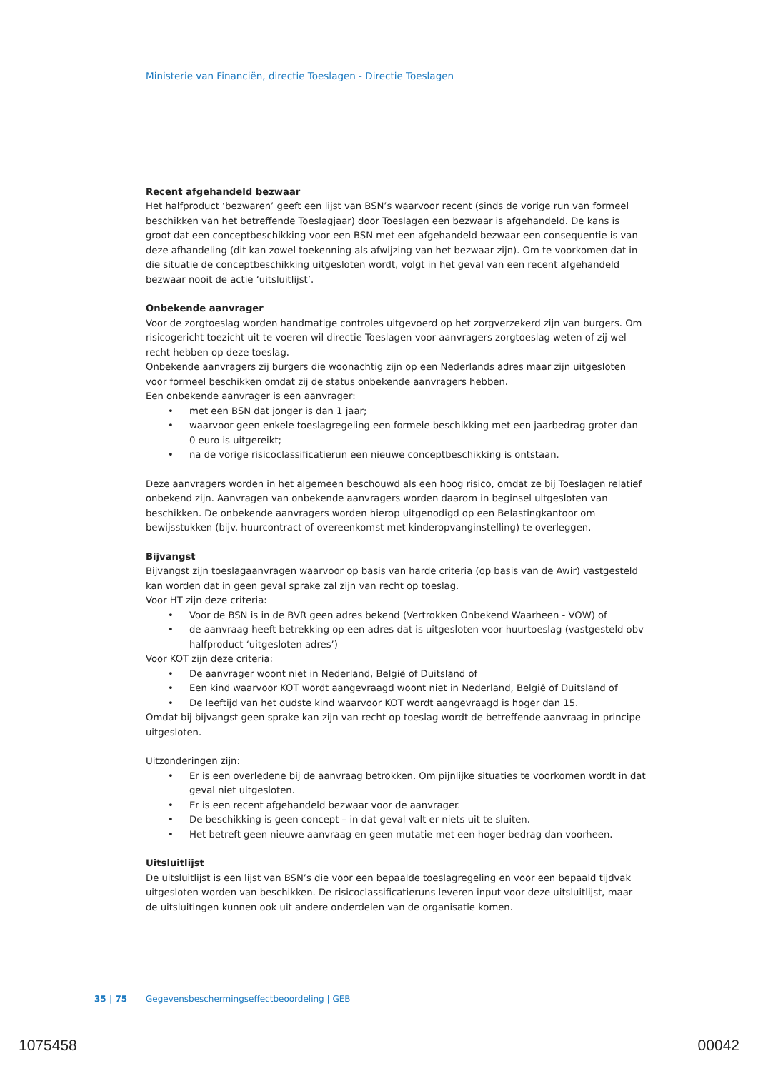Ministerie van Financiën, directie Toeslagen - Directie Toeslagen
Recent afgehandeld bezwaar
Het halfproduct ‘bezwaren’ geeft een lijst van BSN’s waarvoor recent (sinds de vorige run van formeel beschikken van het betreffende Toeslagjaar) door Toeslagen een bezwaar is afgehandeld. De kans is groot dat een conceptbeschikking voor een BSN met een afgehandeld bezwaar een consequentie is van deze afhandeling (dit kan zowel toekenning als afwijzing van het bezwaar zijn). Om te voorkomen dat in die situatie de conceptbeschikking uitgesloten wordt, volgt in het geval van een recent afgehandeld bezwaar nooit de actie ‘uitsluitlijst’.
Onbekende aanvrager
Voor de zorgtoeslag worden handmatige controles uitgevoerd op het zorgverzekerd zijn van burgers. Om risicogericht toezicht uit te voeren wil directie Toeslagen voor aanvragers zorgtoeslag weten of zij wel recht hebben op deze toeslag.
Onbekende aanvragers zij burgers die woonachtig zijn op een Nederlands adres maar zijn uitgesloten voor formeel beschikken omdat zij de status onbekende aanvragers hebben.
Een onbekende aanvrager is een aanvrager:
• met een BSN dat jonger is dan 1 jaar;
• waarvoor geen enkele toeslagregeling een formele beschikking met een jaarbedrag groter dan 0 euro is uitgereikt;
• na de vorige risicoclassificatierun een nieuwe conceptbeschikking is ontstaan.
Deze aanvragers worden in het algemeen beschouwd als een hoog risico, omdat ze bij Toeslagen relatief onbekend zijn. Aanvragen van onbekende aanvragers worden daarom in beginsel uitgesloten van beschikken. De onbekende aanvragers worden hierop uitgenodigd op een Belastingkantoor om bewijsstukken (bijv. huurcontract of overeenkomst met kinderopvanginstelling) te overleggen.
Bijvangst
Bijvangst zijn toeslagaanvragen waarvoor op basis van harde criteria (op basis van de Awir) vastgesteld kan worden dat in geen geval sprake zal zijn van recht op toeslag.
Voor HT zijn deze criteria:
• Voor de BSN is in de BVR geen adres bekend (Vertrokken Onbekend Waarheen - VOW) of
• de aanvraag heeft betrekking op een adres dat is uitgesloten voor huurtoeslag (vastgesteld obv halfproduct ‘uitgesloten adres’)
Voor KOT zijn deze criteria:
• De aanvrager woont niet in Nederland, België of Duitsland of
• Een kind waarvoor KOT wordt aangevraagd woont niet in Nederland, België of Duitsland of
• De leeftijd van het oudste kind waarvoor KOT wordt aangevraagd is hoger dan 15.
Omdat bij bijvangst geen sprake kan zijn van recht op toeslag wordt de betreffende aanvraag in principe uitgesloten.
Uitzonderingen zijn:
• Er is een overledene bij de aanvraag betrokken. Om pijnlijke situaties te voorkomen wordt in dat geval niet uitgesloten.
• Er is een recent afgehandeld bezwaar voor de aanvrager.
• De beschikking is geen concept – in dat geval valt er niets uit te sluiten.
• Het betreft geen nieuwe aanvraag en geen mutatie met een hoger bedrag dan voorheen.
Uitsluitlijst
De uitsluitlijst is een lijst van BSN’s die voor een bepaalde toeslagregeling en voor een bepaald tijdvak uitgesloten worden van beschikken. De risicoclassificatieruns leveren input voor deze uitsluitlijst, maar de uitsluitingen kunnen ook uit andere onderdelen van de organisatie komen.
35 | 75 Gegevensbeschermingseffectbeoordeling | GEB
1075458 00042